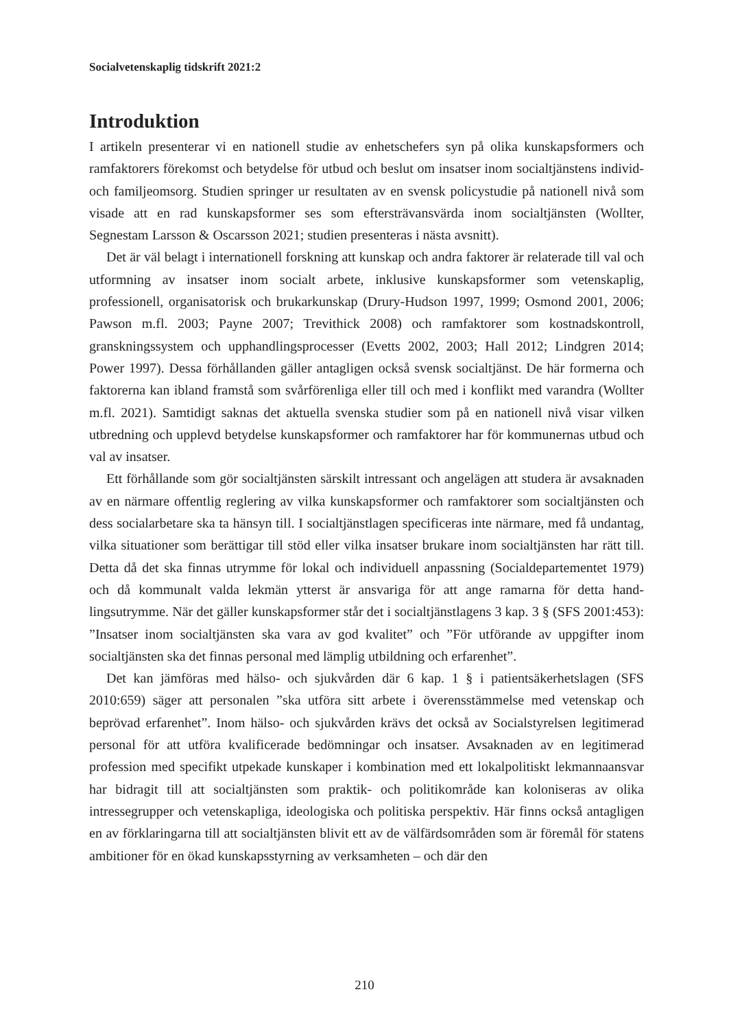Socialvetenskaplig tidskrift 2021:2
Introduktion
I artikeln presenterar vi en nationell studie av enhetschefers syn på olika kunskaps­formers och ramfaktorers förekomst och betydelse för utbud och beslut om insatser inom socialtjänstens individ- och familjeomsorg. Studien springer ur resultaten av en svensk policystudie på nationell nivå som visade att en rad kunskapsformer ses som eftersträvansvärda inom socialtjänsten (Wollter, Segnestam Larsson & Oscarsson 2021; studien presenteras i nästa avsnitt).
Det är väl belagt i internationell forskning att kunskap och andra faktorer är relate­rade till val och utformning av insatser inom socialt arbete, inklusive kunskapsformer som vetenskaplig, professionell, organisatorisk och brukarkunskap (Drury-Hudson 1997, 1999; Osmond 2001, 2006; Pawson m.fl. 2003; Payne 2007; Trevithick 2008) och ramfaktorer som kostnadskontroll, granskningssystem och upphandlingsproces­ser (Evetts 2002, 2003; Hall 2012; Lindgren 2014; Power 1997). Dessa förhållan­den gäller antagligen också svensk socialtjänst. De här formerna och faktorerna kan ibland framstå som svårförenliga eller till och med i konflikt med varandra (Wollter m.fl. 2021). Samtidigt saknas det aktuella svenska studier som på en nationell nivå visar vilken utbredning och upplevd betydelse kunskapsformer och ramfaktorer har för kommunernas utbud och val av insatser.
Ett förhållande som gör socialtjänsten särskilt intressant och angelägen att studera är avsaknaden av en närmare offentlig reglering av vilka kunskapsformer och ramfak­torer som socialtjänsten och dess socialarbetare ska ta hänsyn till. I socialtjänstlagen specificeras inte närmare, med få undantag, vilka situationer som berättigar till stöd eller vilka insatser brukare inom socialtjänsten har rätt till. Detta då det ska finnas utrymme för lokal och individuell anpassning (Socialdepartementet 1979) och då kommunalt valda lekmän ytterst är ansvariga för att ange ramarna för detta hand­lingsutrymme. När det gäller kunskapsformer står det i socialtjänstlagens 3 kap. 3 § (SFS 2001:453): ”Insatser inom socialtjänsten ska vara av god kvalitet” och ”För utfö­rande av uppgifter inom socialtjänsten ska det finnas personal med lämplig utbild­ning och erfarenhet”.
Det kan jämföras med hälso- och sjukvården där 6 kap. 1 § i patientsäkerhetslagen (SFS 2010:659) säger att personalen ”ska utföra sitt arbete i överensstämmelse med vetenskap och beprövad erfarenhet”. Inom hälso- och sjukvården krävs det också av Socialstyrelsen legitimerad personal för att utföra kvalificerade bedömningar och insatser. Avsaknaden av en legitimerad profession med specifikt utpekade kunska­per i kombination med ett lokalpolitiskt lekmannaansvar har bidragit till att social­tjänsten som praktik- och politikområde kan koloniseras av olika intressegrupper och vetenskapliga, ideologiska och politiska perspektiv. Här finns också antagligen en av förklaringarna till att socialtjänsten blivit ett av de välfärdsområden som är föremål för statens ambitioner för en ökad kunskapsstyrning av verksamheten – och där den
210